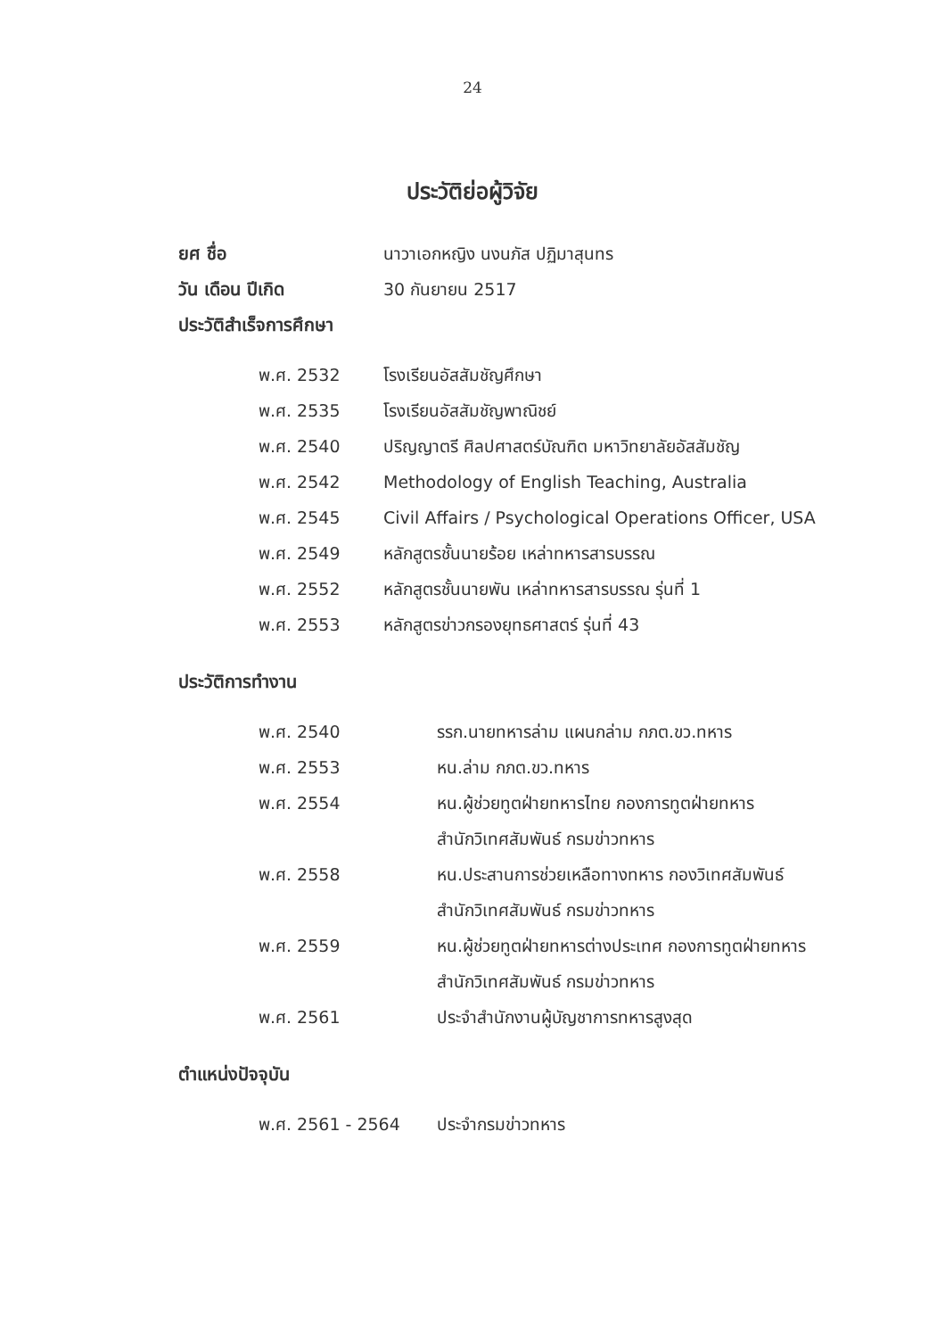24
ประวัติย่อผู้วิจัย
ยศ ชื่อ นาวาเอกหญิง นงนภัส ปฏิมาสุนทร
วัน เดือน ปีเกิด 30 กันยายน 2517
ประวัติสำเร็จการศึกษา
| พ.ศ. 2532 | โรงเรียนอัสสัมชัญศึกษา |
| พ.ศ. 2535 | โรงเรียนอัสสัมชัญพาณิชย์ |
| พ.ศ. 2540 | ปริญญาตรี ศิลปศาสตร์บัณฑิต มหาวิทยาลัยอัสสัมชัญ |
| พ.ศ. 2542 | Methodology of English Teaching, Australia |
| พ.ศ. 2545 | Civil Affairs / Psychological Operations Officer, USA |
| พ.ศ. 2549 | หลักสูตรชั้นนายร้อย เหล่าทหารสารบรรณ |
| พ.ศ. 2552 | หลักสูตรชั้นนายพัน เหล่าทหารสารบรรณ รุ่นที่ 1 |
| พ.ศ. 2553 | หลักสูตรข่าวกรองยุทธศาสตร์ รุ่นที่ 43 |
ประวัติการทำงาน
| พ.ศ. 2540 | รรก.นายทหารล่าม แผนกล่าม กภต.ขว.ทหาร |
| พ.ศ. 2553 | หน.ล่าม กภต.ขว.ทหาร |
| พ.ศ. 2554 | หน.ผู้ช่วยทูตฝ่ายทหารไทย กองการทูตฝ่ายทหาร สำนักวิเทศสัมพันธ์ กรมข่าวทหาร |
| พ.ศ. 2558 | หน.ประสานการช่วยเหลือทางทหาร กองวิเทศสัมพันธ์ สำนักวิเทศสัมพันธ์ กรมข่าวทหาร |
| พ.ศ. 2559 | หน.ผู้ช่วยทูตฝ่ายทหารต่างประเทศ กองการทูตฝ่ายทหาร สำนักวิเทศสัมพันธ์ กรมข่าวทหาร |
| พ.ศ. 2561 | ประจำสำนักงานผู้บัญชาการทหารสูงสุด |
ตำแหน่งปัจจุบัน
| พ.ศ. 2561 - 2564 | ประจำกรมข่าวทหาร |